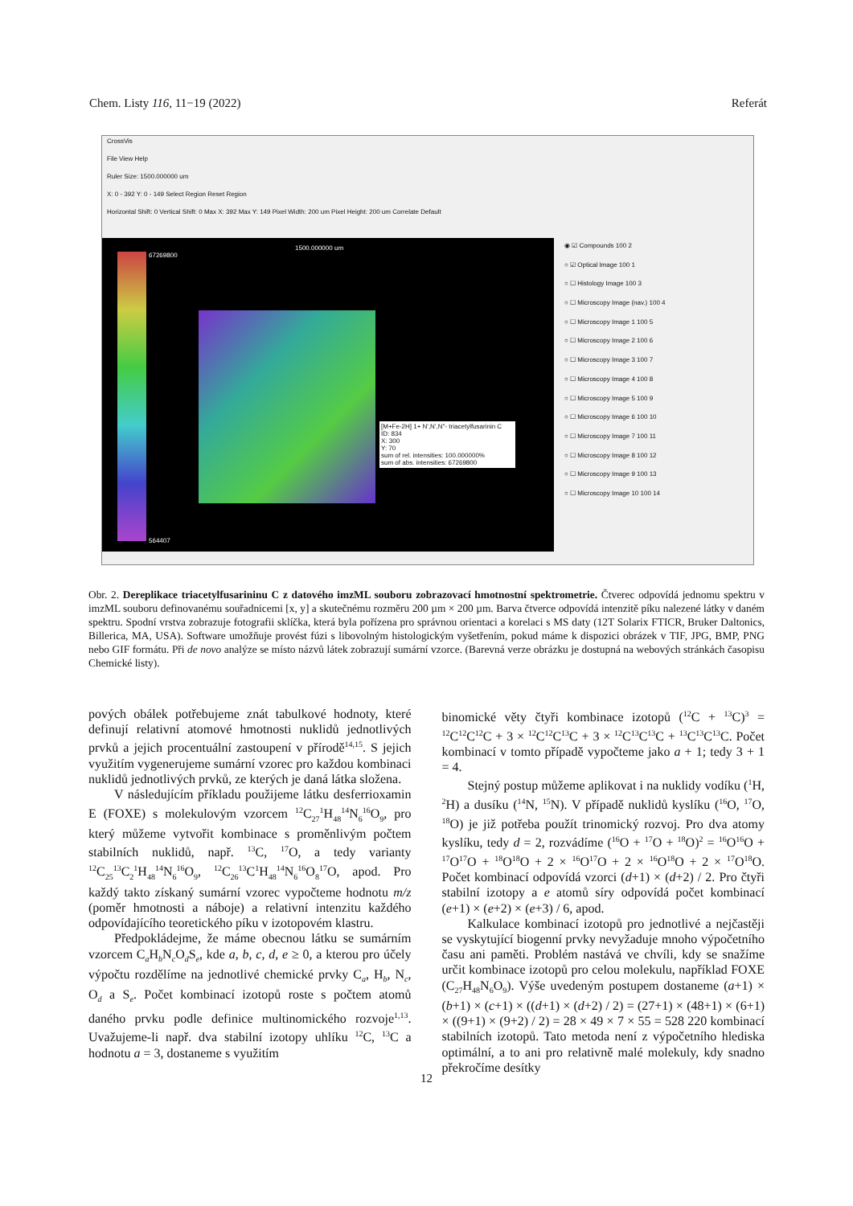Chem. Listy 116, 11−19 (2022) Referát
CrossVis
File View Help
Ruler Size: 1500.000000 um
X: 0 - 392 Y: 0 - 149 Select Region Reset Region
Horizontal Shift: 0 Vertical Shift: 0 Max X: 392 Max Y: 149 Pixel Width: 200 um Pixel Height: 200 um Correlate Default
67269800
564407
1500.000000 um
[M+Fe-2H] 1+ N',N',N''- triacetylfusarinin C
ID: 834
X: 300
Y: 70
sum of rel. intensities: 100.000000%
sum of abs. intensities: 67269800
◉ ☑ Compounds 100 2
○ ☑ Optical Image 100 1
○ ☐ Histology Image 100 3
○ ☐ Microscopy Image (nav.) 100 4
○ ☐ Microscopy Image 1 100 5
○ ☐ Microscopy Image 2 100 6
○ ☐ Microscopy Image 3 100 7
○ ☐ Microscopy Image 4 100 8
○ ☐ Microscopy Image 5 100 9
○ ☐ Microscopy Image 6 100 10
○ ☐ Microscopy Image 7 100 11
○ ☐ Microscopy Image 8 100 12
○ ☐ Microscopy Image 9 100 13
○ ☐ Microscopy Image 10 100 14
Obr. 2. Dereplikace triacetylfusarininu C z datového imzML souboru zobrazovací hmotnostní spektrometrie. Čtverec odpovídá jednomu spektru v imzML souboru definovanému souřadnicemi [x, y] a skutečnému rozměru 200 µm × 200 µm. Barva čtverce odpovídá intenzitě píku nalezené látky v daném spektru. Spodní vrstva zobrazuje fotografii sklíčka, která byla pořízena pro správnou orientaci a korelaci s MS daty (12T Solarix FTICR, Bruker Daltonics, Billerica, MA, USA). Software umožňuje provést fúzi s libovolným histologickým vyšetřením, pokud máme k dispozici obrázek v TIF, JPG, BMP, PNG nebo GIF formátu. Při de novo analýze se místo názvů látek zobrazují sumární vzorce. (Barevná verze obrázku je dostupná na webových stránkách časopisu Chemické listy).
pových obálek potřebujeme znát tabulkové hodnoty, které definují relativní atomové hmotnosti nuklidů jednotlivých prvků a jejich procentuální zastoupení v přírodě<sup>14,15</sup>. S jejich využitím vygenerujeme sumární vzorec pro každou kombinaci nuklidů jednotlivých prvků, ze kterých je daná látka složena.
V následujícím příkladu použijeme látku desferrioxamin E (FOXE) s molekulovým vzorcem <sup>12</sup>C<sub>27</sub><sup>1</sup>H<sub>48</sub><sup>14</sup>N<sub>6</sub><sup>16</sup>O<sub>9</sub>, pro který můžeme vytvořit kombinace s proměnlivým počtem stabilních nuklidů, např. <sup>13</sup>C, <sup>17</sup>O, a tedy varianty <sup>12</sup>C<sub>25</sub><sup>13</sup>C<sub>2</sub><sup>1</sup>H<sub>48</sub><sup>14</sup>N<sub>6</sub><sup>16</sup>O<sub>9</sub>, <sup>12</sup>C<sub>26</sub><sup>13</sup>C<sup>1</sup>H<sub>48</sub><sup>14</sup>N<sub>6</sub><sup>16</sup>O<sub>8</sub><sup>17</sup>O, apod. Pro každý takto získaný sumární vzorec vypočteme hodnotu m/z (poměr hmotnosti a náboje) a relativní intenzitu každého odpovídajícího teoretického píku v izotopovém klastru.
Předpokládejme, že máme obecnou látku se sumárním vzorcem C<sub>a</sub>H<sub>b</sub>N<sub>c</sub>O<sub>d</sub>S<sub>e</sub>, kde a, b, c, d, e ≥ 0, a kterou pro účely výpočtu rozdělíme na jednotlivé chemické prvky C<sub>a</sub>, H<sub>b</sub>, N<sub>c</sub>, O<sub>d</sub> a S<sub>e</sub>. Počet kombinací izotopů roste s počtem atomů daného prvku podle definice multinomického rozvoje<sup>1,13</sup>. Uvažujeme-li např. dva stabilní izotopy uhlíku <sup>12</sup>C, <sup>13</sup>C a hodnotu a = 3, dostaneme s využitím
binomické věty čtyři kombinace izotopů (<sup>12</sup>C + <sup>13</sup>C)<sup>3</sup> = <sup>12</sup>C<sup>12</sup>C<sup>12</sup>C + 3 × <sup>12</sup>C<sup>12</sup>C<sup>13</sup>C + 3 × <sup>12</sup>C<sup>13</sup>C<sup>13</sup>C + <sup>13</sup>C<sup>13</sup>C<sup>13</sup>C. Počet kombinací v tomto případě vypočteme jako a + 1; tedy 3 + 1 = 4.
Stejný postup můžeme aplikovat i na nuklidy vodíku (<sup>1</sup>H, <sup>2</sup>H) a dusíku (<sup>14</sup>N, <sup>15</sup>N). V případě nuklidů kyslíku (<sup>16</sup>O, <sup>17</sup>O, <sup>18</sup>O) je již potřeba použít trinomický rozvoj. Pro dva atomy kyslíku, tedy d = 2, rozvádíme (<sup>16</sup>O + <sup>17</sup>O + <sup>18</sup>O)<sup>2</sup> = <sup>16</sup>O<sup>16</sup>O + <sup>17</sup>O<sup>17</sup>O + <sup>18</sup>O<sup>18</sup>O + 2 × <sup>16</sup>O<sup>17</sup>O + 2 × <sup>16</sup>O<sup>18</sup>O + 2 × <sup>17</sup>O<sup>18</sup>O. Počet kombinací odpovídá vzorci (d+1) × (d+2) / 2. Pro čtyři stabilní izotopy a e atomů síry odpovídá počet kombinací (e+1) × (e+2) × (e+3) / 6, apod.
Kalkulace kombinací izotopů pro jednotlivé a nejčastěji se vyskytující biogenní prvky nevyžaduje mnoho výpočetního času ani paměti. Problém nastává ve chvíli, kdy se snažíme určit kombinace izotopů pro celou molekulu, například FOXE (C<sub>27</sub>H<sub>48</sub>N<sub>6</sub>O<sub>9</sub>). Výše uvedeným postupem dostaneme (a+1) × (b+1) × (c+1) × ((d+1) × (d+2) / 2) = (27+1) × (48+1) × (6+1) × ((9+1) × (9+2) / 2) = 28 × 49 × 7 × 55 = 528 220 kombinací stabilních izotopů. Tato metoda není z výpočetního hlediska optimální, a to ani pro relativně malé molekuly, kdy snadno překročíme desítky
12